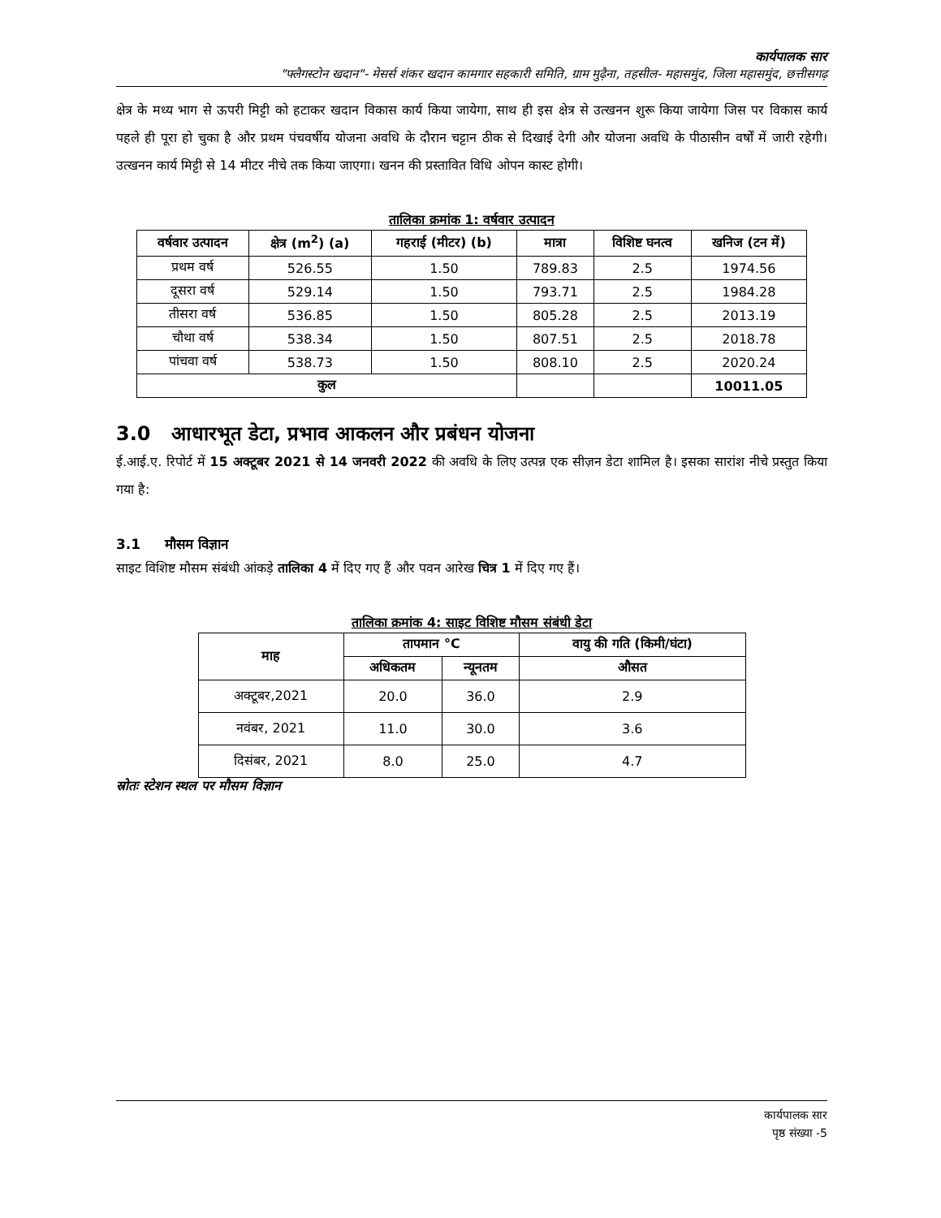कार्यपालक सार
"फ्लैगस्टोन खदान"- मेसर्स शंकर खदान कामगार सहकारी समिति, ग्राम मुढ़ैना, तहसील- महासमुंद, जिला महासमुंद, छत्तीसगढ़
क्षेत्र के मध्य भाग से ऊपरी मिट्टी को हटाकर खदान विकास कार्य किया जायेगा, साथ ही इस क्षेत्र से उत्खनन शुरू किया जायेगा जिस पर विकास कार्य पहले ही पूरा हो चुका है और प्रथम पंचवर्षीय योजना अवधि के दौरान चट्टान ठीक से दिखाई देगी और योजना अवधि के पीठासीन वर्षों में जारी रहेगी। उत्खनन कार्य मिट्टी से 14 मीटर नीचे तक किया जाएगा। खनन की प्रस्तावित विधि ओपन कास्ट होगी।
तालिका क्रमांक 1: वर्षवार उत्पादन
| वर्षवार उत्पादन | क्षेत्र (m<sup>2</sup>) (a) | गहराई (मीटर) (b) | मात्रा | विशिष्ट घनत्व | खनिज (टन में) |
| --- | --- | --- | --- | --- | --- |
| प्रथम वर्ष | 526.55 | 1.50 | 789.83 | 2.5 | 1974.56 |
| दूसरा वर्ष | 529.14 | 1.50 | 793.71 | 2.5 | 1984.28 |
| तीसरा वर्ष | 536.85 | 1.50 | 805.28 | 2.5 | 2013.19 |
| चौथा वर्ष | 538.34 | 1.50 | 807.51 | 2.5 | 2018.78 |
| पांचवा वर्ष | 538.73 | 1.50 | 808.10 | 2.5 | 2020.24 |
| कुल | | | | | 10011.05 |
3.0 आधारभूत डेटा, प्रभाव आकलन और प्रबंधन योजना
ई.आई.ए. रिपोर्ट में 15 अक्टूबर 2021 से 14 जनवरी 2022 की अवधि के लिए उत्पन्न एक सीज़न डेटा शामिल है। इसका सारांश नीचे प्रस्तुत किया गया है:
3.1 मौसम विज्ञान
साइट विशिष्ट मौसम संबंधी आंकड़े तालिका 4 में दिए गए हैं और पवन आरेख चित्र 1 में दिए गए हैं।
तालिका क्रमांक 4: साइट विशिष्ट मौसम संबंधी डेटा
| माह | तापमान °C | | वायु की गति (किमी/घंटा) |
| --- | --- | --- | --- |
| | अधिकतम | न्यूनतम | औसत |
| अक्टूबर,2021 | 20.0 | 36.0 | 2.9 |
| नवंबर, 2021 | 11.0 | 30.0 | 3.6 |
| दिसंबर, 2021 | 8.0 | 25.0 | 4.7 |
स्रोतः स्टेशन स्थल पर मौसम विज्ञान
कार्यपालक सार
पृष्ठ संख्या -5